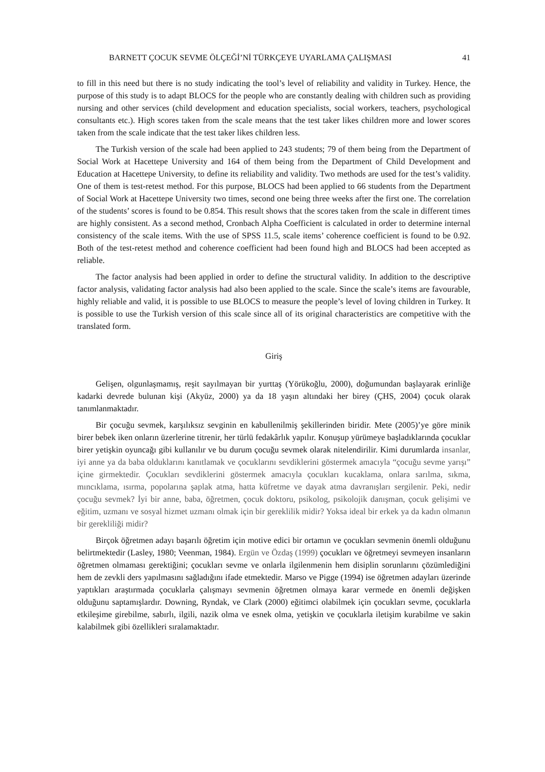BARNETT ÇOCUK SEVME ÖLÇEĞİ’Nİ TÜRKÇEYE UYARLAMA ÇALIŞMASI 41
to fill in this need but there is no study indicating the tool’s level of reliability and validity in Turkey. Hence, the purpose of this study is to adapt BLOCS for the people who are constantly dealing with children such as providing nursing and other services (child development and education specialists, social workers, teachers, psychological consultants etc.). High scores taken from the scale means that the test taker likes children more and lower scores taken from the scale indicate that the test taker likes children less.
The Turkish version of the scale had been applied to 243 students; 79 of them being from the Department of Social Work at Hacettepe University and 164 of them being from the Department of Child Development and Education at Hacettepe University, to define its reliability and validity. Two methods are used for the test’s validity. One of them is test-retest method. For this purpose, BLOCS had been applied to 66 students from the Department of Social Work at Hacettepe University two times, second one being three weeks after the first one. The correlation of the students’ scores is found to be 0.854. This result shows that the scores taken from the scale in different times are highly consistent. As a second method, Cronbach Alpha Coefficient is calculated in order to determine internal consistency of the scale items. With the use of SPSS 11.5, scale items’ coherence coefficient is found to be 0.92. Both of the test-retest method and coherence coefficient had been found high and BLOCS had been accepted as reliable.
The factor analysis had been applied in order to define the structural validity. In addition to the descriptive factor analysis, validating factor analysis had also been applied to the scale. Since the scale’s items are favourable, highly reliable and valid, it is possible to use BLOCS to measure the people’s level of loving children in Turkey. It is possible to use the Turkish version of this scale since all of its original characteristics are competitive with the translated form.
Giriş
Gelişen, olgunlaşmamış, reşit sayılmayan bir yurttaş (Yörükoğlu, 2000), doğumundan başlayarak erinliğe kadarki devrede bulunan kişi (Akyüz, 2000) ya da 18 yaşın altındaki her birey (ÇHS, 2004) çocuk olarak tanımlanmaktadır.
Bir çocuğu sevmek, karşılıksız sevginin en kabullenilmiş şekillerinden biridir. Mete (2005)’ye göre minik birer bebek iken onların üzerlerine titrenir, her türlü fedakârlık yapılır. Konuşup yürümeye başladıklarında çocuklar birer yetişkin oyuncağı gibi kullanılır ve bu durum çocuğu sevmek olarak nitelendirilir. Kimi durumlarda insanlar, iyi anne ya da baba olduklarını kanıtlamak ve çocuklarını sevdiklerini göstermek amacıyla “çocuğu sevme yarışı” içine girmektedir. Çocukları sevdiklerini göstermek amacıyla çocukları kucaklama, onlara sarılma, sıkma, mıncıklama, ısırma, popolarına şaplak atma, hatta küfretme ve dayak atma davranışları sergilenir. Peki, nedir çocuğu sevmek? İyi bir anne, baba, öğretmen, çocuk doktoru, psikolog, psikolojik danışman, çocuk gelişimi ve eğitim, uzmanı ve sosyal hizmet uzmanı olmak için bir gereklilik midir? Yoksa ideal bir erkek ya da kadın olmanın bir gerekliliği midir?
Birçok öğretmen adayı başarılı öğretim için motive edici bir ortamın ve çocukları sevmenin önemli olduğunu belirtmektedir (Lasley, 1980; Veenman, 1984). Ergün ve Özdaş (1999) çocukları ve öğretmeyi sevmeyen insanların öğretmen olmaması gerektiğini; çocukları sevme ve onlarla ilgilenmenin hem disiplin sorunlarını çözümlediğini hem de zevkli ders yapılmasını sağladığını ifade etmektedir. Marso ve Pigge (1994) ise öğretmen adayları üzerinde yaptıkları araştırmada çocuklarla çalışmayı sevmenin öğretmen olmaya karar vermede en önemli değişken olduğunu saptamışlardır. Downing, Ryndak, ve Clark (2000) eğitimci olabilmek için çocukları sevme, çocuklarla etkileşime girebilme, sabırlı, ilgili, nazik olma ve esnek olma, yetişkin ve çocuklarla iletişim kurabilme ve sakin kalabilmek gibi özellikleri sıralamaktadır.